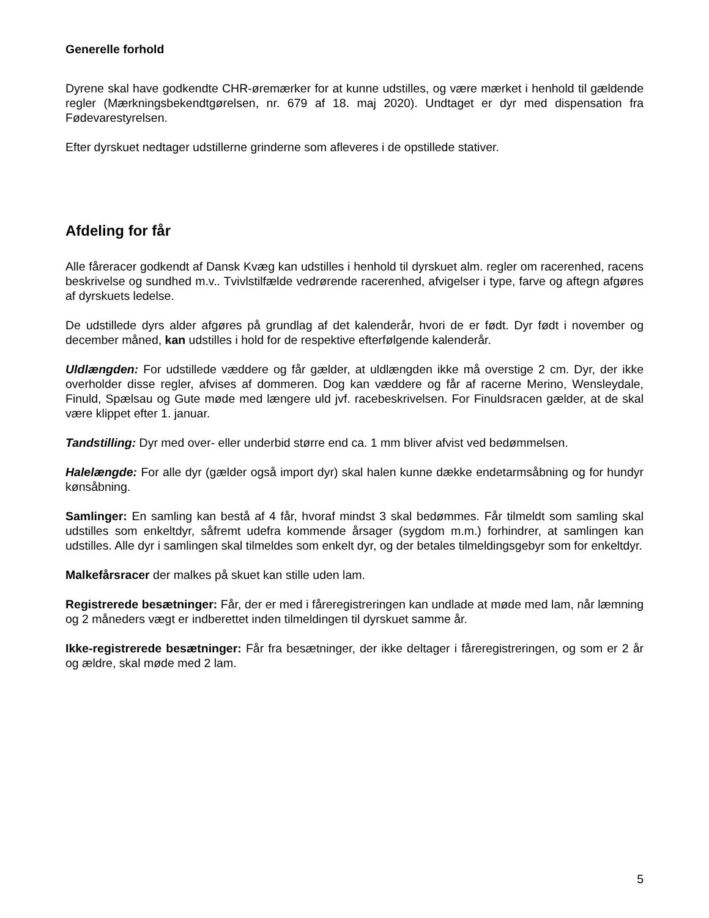Generelle forhold
Dyrene skal have godkendte CHR-øremærker for at kunne udstilles, og være mærket i henhold til gældende regler (Mærkningsbekendtgørelsen, nr. 679 af 18. maj 2020). Undtaget er dyr med dispensation fra Fødevarestyrelsen.
Efter dyrskuet nedtager udstillerne grinderne som afleveres i de opstillede stativer.
Afdeling for får
Alle fåreracer godkendt af Dansk Kvæg kan udstilles i henhold til dyrskuet alm. regler om racerenhed, racens beskrivelse og sundhed m.v.. Tvivlstilfælde vedrørende racerenhed, afvigelser i type, farve og aftegn afgøres af dyrskuets ledelse.
De udstillede dyrs alder afgøres på grundlag af det kalenderår, hvori de er født. Dyr født i november og december måned, kan udstilles i hold for de respektive efterfølgende kalenderår.
Uldlængden: For udstillede væddere og får gælder, at uldlængden ikke må overstige 2 cm. Dyr, der ikke overholder disse regler, afvises af dommeren. Dog kan væddere og får af racerne Merino, Wensleydale, Finuld, Spælsau og Gute møde med længere uld jvf. racebeskrivelsen. For Finuldsracen gælder, at de skal være klippet efter 1. januar.
Tandstilling: Dyr med over- eller underbid større end ca. 1 mm bliver afvist ved bedømmelsen.
Halelængde: For alle dyr (gælder også import dyr) skal halen kunne dække endetarmsåbning og for hundyr kønsåbning.
Samlinger: En samling kan bestå af 4 får, hvoraf mindst 3 skal bedømmes. Får tilmeldt som samling skal udstilles som enkeltdyr, såfremt udefra kommende årsager (sygdom m.m.) forhindrer, at samlingen kan udstilles. Alle dyr i samlingen skal tilmeldes som enkelt dyr, og der betales tilmeldingsgebyr som for enkeltdyr.
Malkefårsracer der malkes på skuet kan stille uden lam.
Registrerede besætninger: Får, der er med i fåreregistreringen kan undlade at møde med lam, når læmning og 2 måneders vægt er indberettet inden tilmeldingen til dyrskuet samme år.
Ikke-registrerede besætninger: Får fra besætninger, der ikke deltager i fåreregistreringen, og som er 2 år og ældre, skal møde med 2 lam.
5